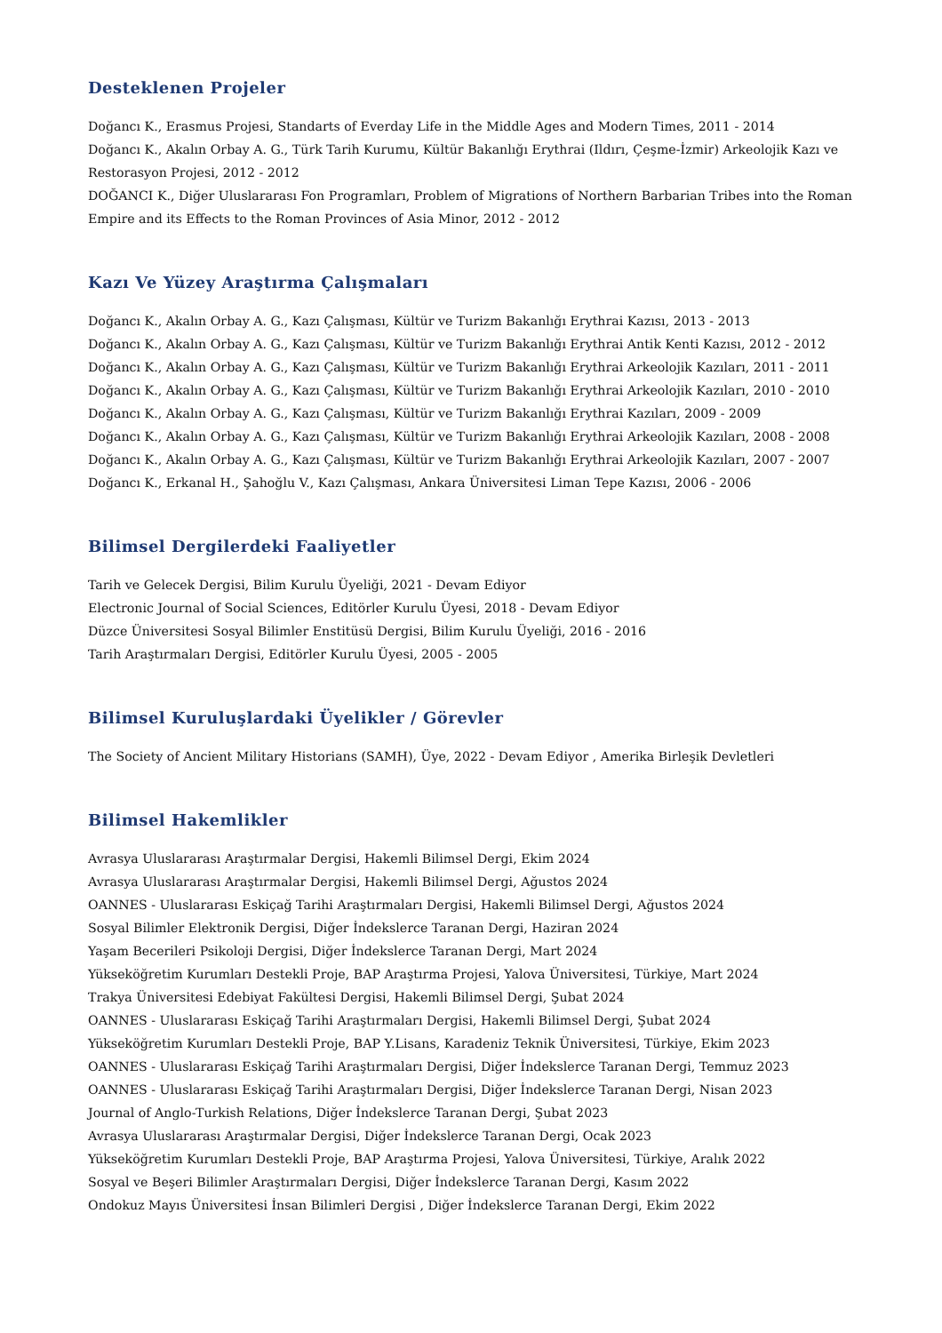Desteklenen Projeler
Doğancı K., Erasmus Projesi, Standarts of Everday Life in the Middle Ages and Modern Times, 2011 - 2014
Doğancı K., Akalın Orbay A. G., Türk Tarih Kurumu, Kültür Bakanlığı Erythrai (Ildırı, Çeşme-İzmir) Arkeolojik Kazı ve Restorasyon Projesi, 2012 - 2012
DOĞANCI K., Diğer Uluslararası Fon Programları, Problem of Migrations of Northern Barbarian Tribes into the Roman Empire and its Effects to the Roman Provinces of Asia Minor, 2012 - 2012
Kazı Ve Yüzey Araştırma Çalışmaları
Doğancı K., Akalın Orbay A. G., Kazı Çalışması, Kültür ve Turizm Bakanlığı Erythrai Kazısı, 2013 - 2013
Doğancı K., Akalın Orbay A. G., Kazı Çalışması, Kültür ve Turizm Bakanlığı Erythrai Antik Kenti Kazısı, 2012 - 2012
Doğancı K., Akalın Orbay A. G., Kazı Çalışması, Kültür ve Turizm Bakanlığı Erythrai Arkeolojik Kazıları, 2011 - 2011
Doğancı K., Akalın Orbay A. G., Kazı Çalışması, Kültür ve Turizm Bakanlığı Erythrai Arkeolojik Kazıları, 2010 - 2010
Doğancı K., Akalın Orbay A. G., Kazı Çalışması, Kültür ve Turizm Bakanlığı Erythrai Kazıları, 2009 - 2009
Doğancı K., Akalın Orbay A. G., Kazı Çalışması, Kültür ve Turizm Bakanlığı Erythrai Arkeolojik Kazıları, 2008 - 2008
Doğancı K., Akalın Orbay A. G., Kazı Çalışması, Kültür ve Turizm Bakanlığı Erythrai Arkeolojik Kazıları, 2007 - 2007
Doğancı K., Erkanal H., Şahoğlu V., Kazı Çalışması, Ankara Üniversitesi Liman Tepe Kazısı, 2006 - 2006
Bilimsel Dergilerdeki Faaliyetler
Tarih ve Gelecek Dergisi, Bilim Kurulu Üyeliği, 2021 - Devam Ediyor
Electronic Journal of Social Sciences, Editörler Kurulu Üyesi, 2018 - Devam Ediyor
Düzce Üniversitesi Sosyal Bilimler Enstitüsü Dergisi, Bilim Kurulu Üyeliği, 2016 - 2016
Tarih Araştırmaları Dergisi, Editörler Kurulu Üyesi, 2005 - 2005
Bilimsel Kuruluşlardaki Üyelikler / Görevler
The Society of Ancient Military Historians (SAMH), Üye, 2022 - Devam Ediyor , Amerika Birleşik Devletleri
Bilimsel Hakemlikler
Avrasya Uluslararası Araştırmalar Dergisi, Hakemli Bilimsel Dergi, Ekim 2024
Avrasya Uluslararası Araştırmalar Dergisi, Hakemli Bilimsel Dergi, Ağustos 2024
OANNES - Uluslararası Eskiçağ Tarihi Araştırmaları Dergisi, Hakemli Bilimsel Dergi, Ağustos 2024
Sosyal Bilimler Elektronik Dergisi, Diğer İndekslerce Taranan Dergi, Haziran 2024
Yaşam Becerileri Psikoloji Dergisi, Diğer İndekslerce Taranan Dergi, Mart 2024
Yükseköğretim Kurumları Destekli Proje, BAP Araştırma Projesi, Yalova Üniversitesi, Türkiye, Mart 2024
Trakya Üniversitesi Edebiyat Fakültesi Dergisi, Hakemli Bilimsel Dergi, Şubat 2024
OANNES - Uluslararası Eskiçağ Tarihi Araştırmaları Dergisi, Hakemli Bilimsel Dergi, Şubat 2024
Yükseköğretim Kurumları Destekli Proje, BAP Y.Lisans, Karadeniz Teknik Üniversitesi, Türkiye, Ekim 2023
OANNES - Uluslararası Eskiçağ Tarihi Araştırmaları Dergisi, Diğer İndekslerce Taranan Dergi, Temmuz 2023
OANNES - Uluslararası Eskiçağ Tarihi Araştırmaları Dergisi, Diğer İndekslerce Taranan Dergi, Nisan 2023
Journal of Anglo-Turkish Relations, Diğer İndekslerce Taranan Dergi, Şubat 2023
Avrasya Uluslararası Araştırmalar Dergisi, Diğer İndekslerce Taranan Dergi, Ocak 2023
Yükseköğretim Kurumları Destekli Proje, BAP Araştırma Projesi, Yalova Üniversitesi, Türkiye, Aralık 2022
Sosyal ve Beşeri Bilimler Araştırmaları Dergisi, Diğer İndekslerce Taranan Dergi, Kasım 2022
Ondokuz Mayıs Üniversitesi İnsan Bilimleri Dergisi , Diğer İndekslerce Taranan Dergi, Ekim 2022